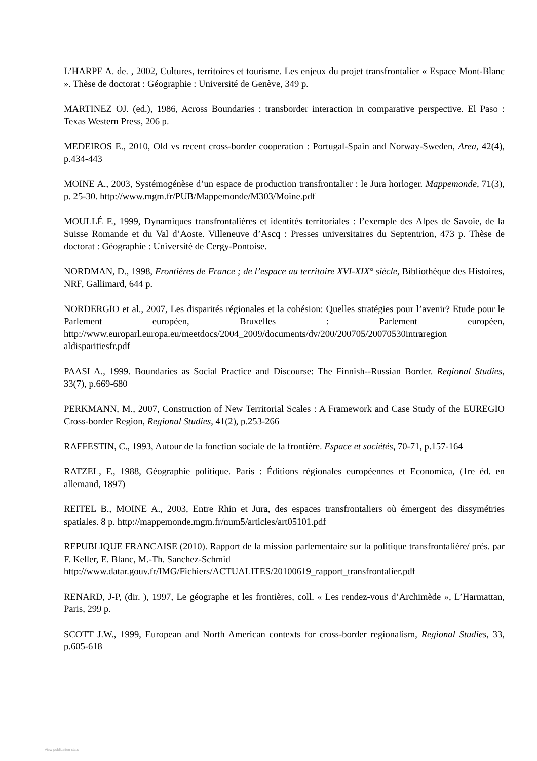L’HARPE A. de. , 2002, Cultures, territoires et tourisme. Les enjeux du projet transfrontalier « Espace Mont-Blanc ». Thèse de doctorat : Géographie : Université de Genève, 349 p.
MARTINEZ OJ. (ed.), 1986, Across Boundaries : transborder interaction in comparative perspective. El Paso : Texas Western Press, 206 p.
MEDEIROS E., 2010, Old vs recent cross-border cooperation : Portugal-Spain and Norway-Sweden, Area, 42(4), p.434-443
MOINE A., 2003, Systémogénèse d’un espace de production transfrontalier : le Jura horloger. Mappemonde, 71(3), p. 25-30. http://www.mgm.fr/PUB/Mappemonde/M303/Moine.pdf
MOULLÉ F., 1999, Dynamiques transfrontalières et identités territoriales : l’exemple des Alpes de Savoie, de la Suisse Romande et du Val d’Aoste. Villeneuve d’Ascq : Presses universitaires du Septentrion, 473 p. Thèse de doctorat : Géographie : Université de Cergy-Pontoise.
NORDMAN, D., 1998, Frontières de France ; de l’espace au territoire XVI-XIX° siècle, Bibliothèque des Histoires, NRF, Gallimard, 644 p.
NORDERGIO et al., 2007, Les disparités régionales et la cohésion: Quelles stratégies pour l’avenir? Etude pour le Parlement européen, Bruxelles : Parlement européen, http://www.europarl.europa.eu/meetdocs/2004_2009/documents/dv/200/200705/20070530intraregion aldisparitiesfr.pdf
PAASI A., 1999. Boundaries as Social Practice and Discourse: The Finnish--Russian Border. Regional Studies, 33(7), p.669-680
PERKMANN, M., 2007, Construction of New Territorial Scales : A Framework and Case Study of the EUREGIO Cross-border Region, Regional Studies, 41(2), p.253-266
RAFFESTIN, C., 1993, Autour de la fonction sociale de la frontière. Espace et sociétés, 70-71, p.157-164
RATZEL, F., 1988, Géographie politique. Paris : Éditions régionales européennes et Economica, (1re éd. en allemand, 1897)
REITEL B., MOINE A., 2003, Entre Rhin et Jura, des espaces transfrontaliers où émergent des dissymétries spatiales. 8 p. http://mappemonde.mgm.fr/num5/articles/art05101.pdf
REPUBLIQUE FRANCAISE (2010). Rapport de la mission parlementaire sur la politique transfrontalière/ prés. par F. Keller, E. Blanc, M.-Th. Sanchez-Schmid
http://www.datar.gouv.fr/IMG/Fichiers/ACTUALITES/20100619_rapport_transfrontalier.pdf
RENARD, J-P, (dir. ), 1997, Le géographe et les frontières, coll. « Les rendez-vous d’Archimède », L’Harmattan, Paris, 299 p.
SCOTT J.W., 1999, European and North American contexts for cross-border regionalism, Regional Studies, 33, p.605-618
View publication stats